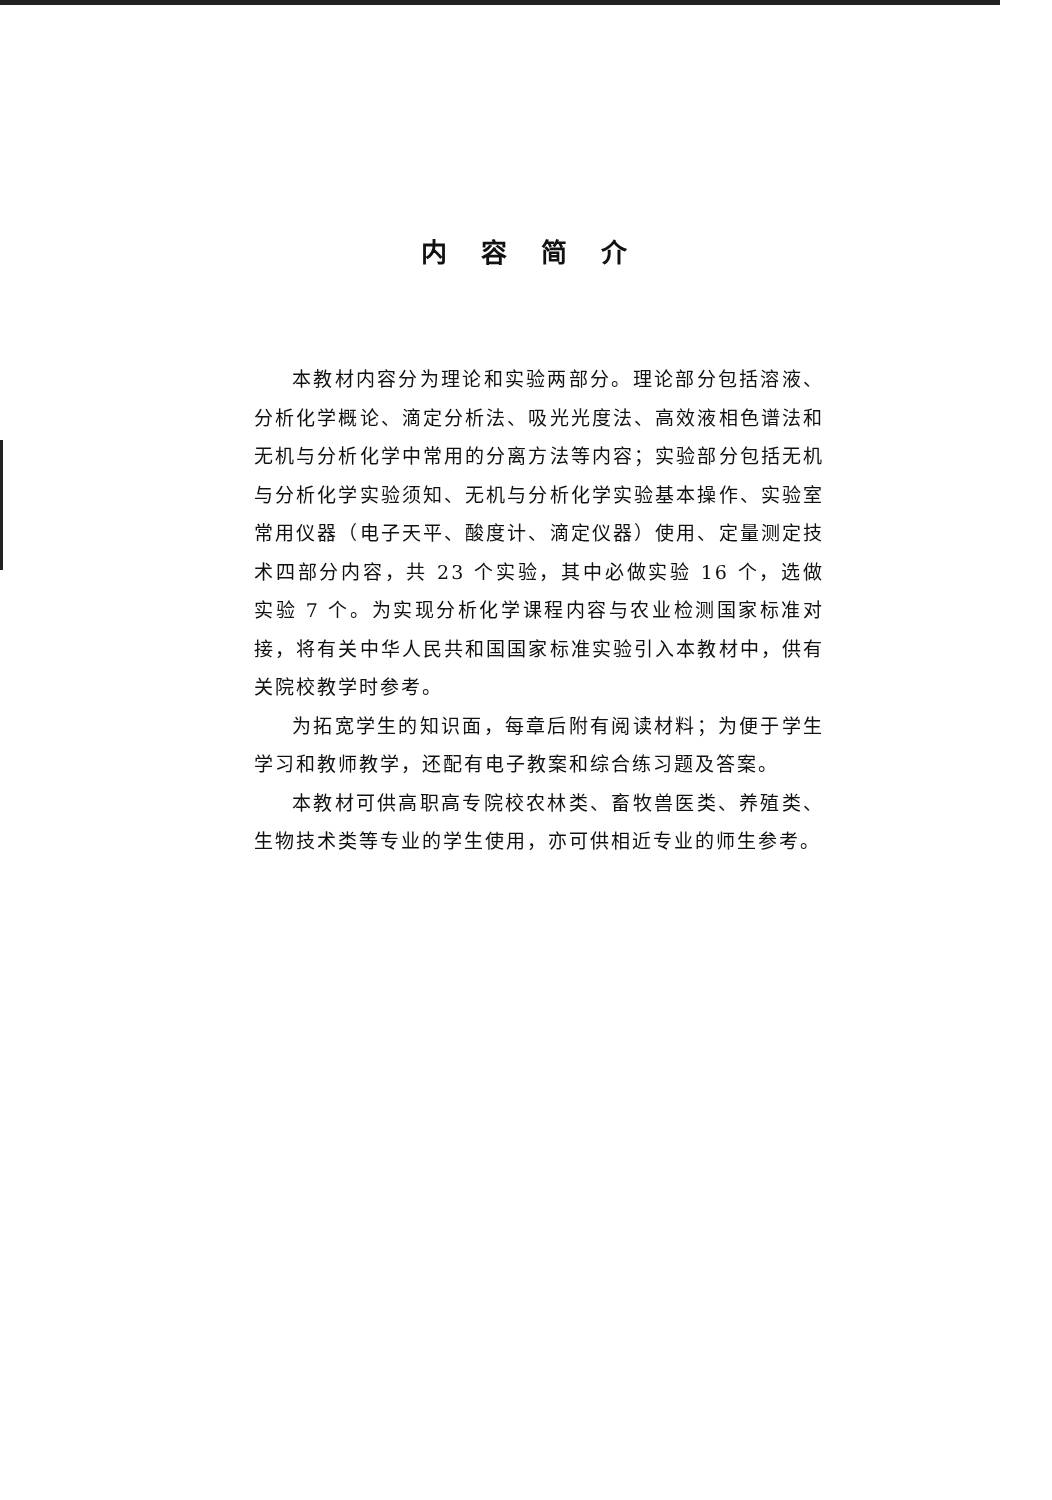内容简介
本教材内容分为理论和实验两部分。理论部分包括溶液、分析化学概论、滴定分析法、吸光光度法、高效液相色谱法和无机与分析化学中常用的分离方法等内容；实验部分包括无机与分析化学实验须知、无机与分析化学实验基本操作、实验室常用仪器（电子天平、酸度计、滴定仪器）使用、定量测定技术四部分内容，共 23 个实验，其中必做实验 16 个，选做实验 7 个。为实现分析化学课程内容与农业检测国家标准对接，将有关中华人民共和国国家标准实验引入本教材中，供有关院校教学时参考。
为拓宽学生的知识面，每章后附有阅读材料；为便于学生学习和教师教学，还配有电子教案和综合练习题及答案。
本教材可供高职高专院校农林类、畜牧兽医类、养殖类、生物技术类等专业的学生使用，亦可供相近专业的师生参考。